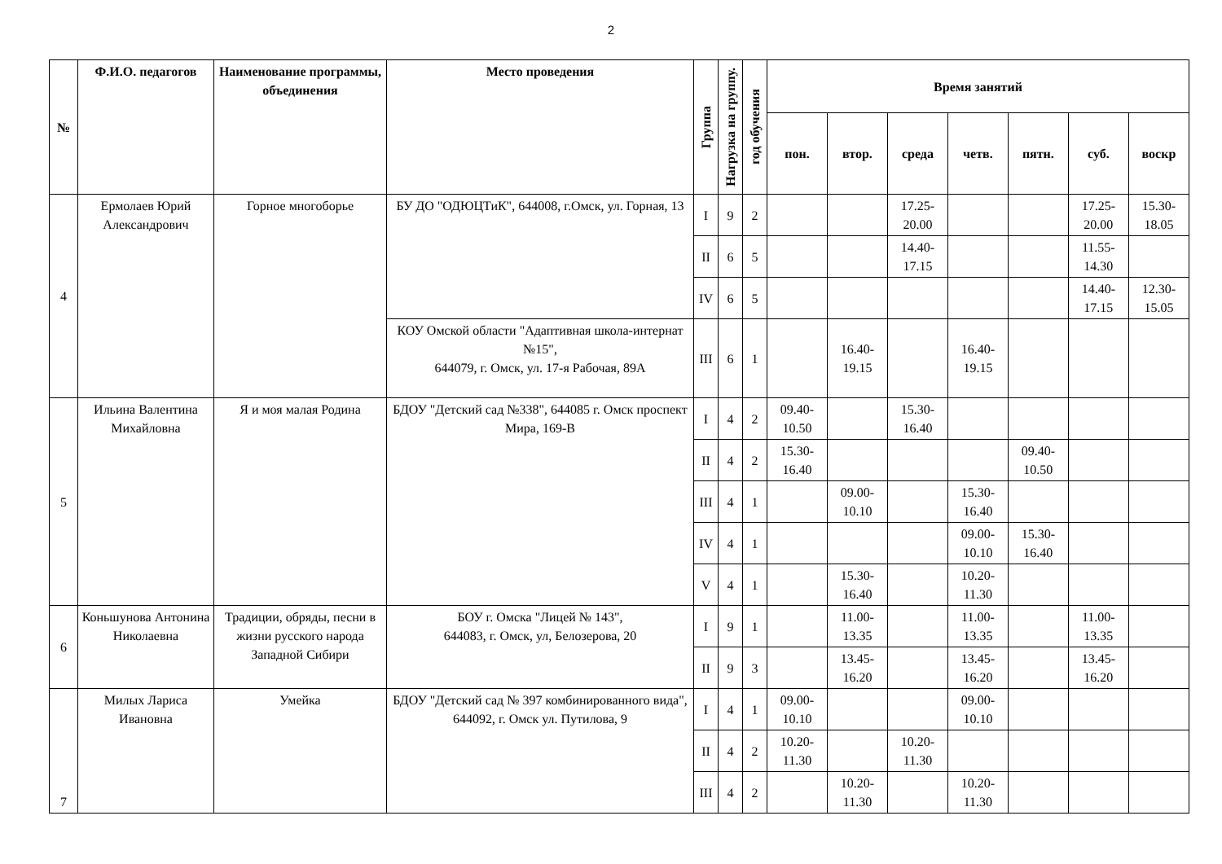2
| № | Ф.И.О. педагогов | Наименование программы, объединения | Место проведения | Группа | Нагрузка на группу. | год обучения | Время занятий | | | | | | |
| --- | --- | --- | --- | --- | --- | --- | --- | --- | --- | --- | --- | --- | --- |
| | | | | | | | пон. | втор. | среда | четв. | пятн. | суб. | воскр |
| 4 | Ермолаев Юрий Александрович | Горное многоборье | БУ ДО "ОДЮЦТиК", 644008, г.Омск, ул. Горная, 13 | I | 9 | 2 | | | 17.25-20.00 | | | 17.25-20.00 | 15.30-18.05 |
| | | | | II | 6 | 5 | | | 14.40-17.15 | | | 11.55-14.30 | |
| | | | | IV | 6 | 5 | | | | | | 14.40-17.15 | 12.30-15.05 |
| | | | КОУ Омской области "Адаптивная школа-интернат №15", 644079, г. Омск, ул. 17-я Рабочая, 89А | III | 6 | 1 | | 16.40-19.15 | | 16.40-19.15 | | | |
| 5 | Ильина Валентина Михайловна | Я и моя малая Родина | БДОУ "Детский сад №338", 644085 г. Омск проспект Мира, 169-В | I | 4 | 2 | 09.40-10.50 | | 15.30-16.40 | | | | |
| | | | | II | 4 | 2 | 15.30-16.40 | | | | 09.40-10.50 | | |
| | | | | III | 4 | 1 | | 09.00-10.10 | | 15.30-16.40 | | | |
| | | | | IV | 4 | 1 | | | | 09.00-10.10 | 15.30-16.40 | | |
| | | | | V | 4 | 1 | | 15.30-16.40 | | 10.20-11.30 | | | |
| 6 | Коньшунова Антонина Николаевна | Традиции, обряды, песни в жизни русского народа Западной Сибири | БОУ г. Омска "Лицей № 143", 644083, г. Омск, ул, Белозерова, 20 | I | 9 | 1 | | 11.00-13.35 | | 11.00-13.35 | | 11.00-13.35 | |
| | | | | II | 9 | 3 | | 13.45-16.20 | | 13.45-16.20 | | 13.45-16.20 | |
| 7 | Милых Лариса Ивановна | Умейка | БДОУ "Детский сад № 397 комбинированного вида", 644092, г. Омск ул. Путилова, 9 | I | 4 | 1 | 09.00-10.10 | | | 09.00-10.10 | | | |
| | | | | II | 4 | 2 | 10.20-11.30 | | 10.20-11.30 | | | | |
| | | | | III | 4 | 2 | | 10.20-11.30 | | 10.20-11.30 | | | |